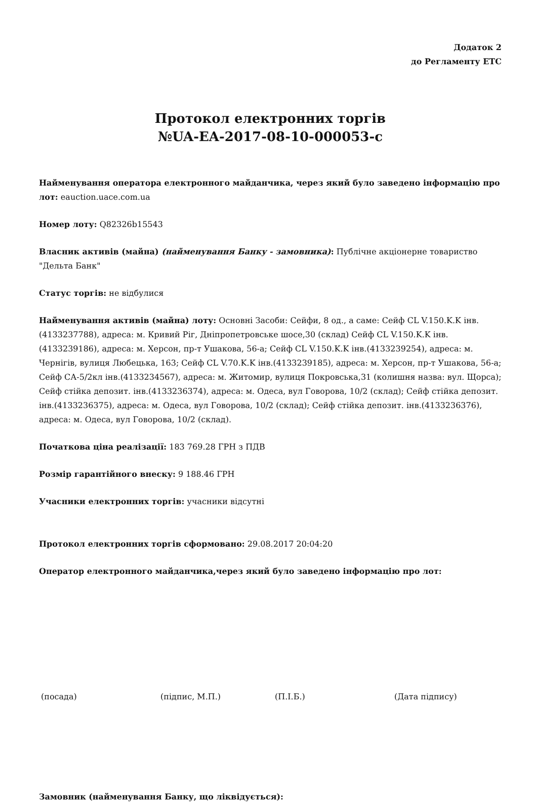Додаток 2
до Регламенту ЕТС
Протокол електронних торгів
№UA-EA-2017-08-10-000053-c
Найменування оператора електронного майданчика, через який було заведено інформацію про лот: eauction.uace.com.ua
Номер лоту: Q82326b15543
Власник активів (майна) (найменування Банку - замовника): Публічне акціонерне товариство "Дельта Банк"
Статус торгів: не відбулися
Найменування активів (майна) лоту: Основні Засоби: Сейфи, 8 од., а саме: Сейф CL V.150.K.K інв.(4133237788), адреса: м. Кривий Ріг, Дніпропетровське шосе,30 (склад) Сейф CL V.150.K.K інв.(4133239186), адреса: м. Херсон, пр-т Ушакова, 56-а; Сейф CL V.150.K.K інв.(4133239254), адреса: м. Чернігів, вулиця Любецька, 163; Сейф CL V.70.K.K інв.(4133239185), адреса: м. Херсон, пр-т Ушакова, 56-а; Сейф СА-5/2кл інв.(4133234567), адреса: м. Житомир, вулиця Покровська,31 (колишня назва: вул. Щорса); Сейф стійка депозит. інв.(4133236374), адреса: м. Одеса, вул Говорова, 10/2 (склад); Сейф стійка депозит. інв.(4133236375), адреса: м. Одеса, вул Говорова, 10/2 (склад); Сейф стійка депозит. інв.(4133236376), адреса: м. Одеса, вул Говорова, 10/2 (склад).
Початкова ціна реалізації: 183 769.28 ГРН з ПДВ
Розмір гарантійного внеску: 9 188.46 ГРН
Учасники електронних торгів: учасники відсутні
Протокол електронних торгів сформовано: 29.08.2017 20:04:20
Оператор електронного майданчика,через який було заведено інформацію про лот:
(посада) (підпис, М.П.) (П.І.Б.) (Дата підпису)
Замовник (найменування Банку, що ліквідується):